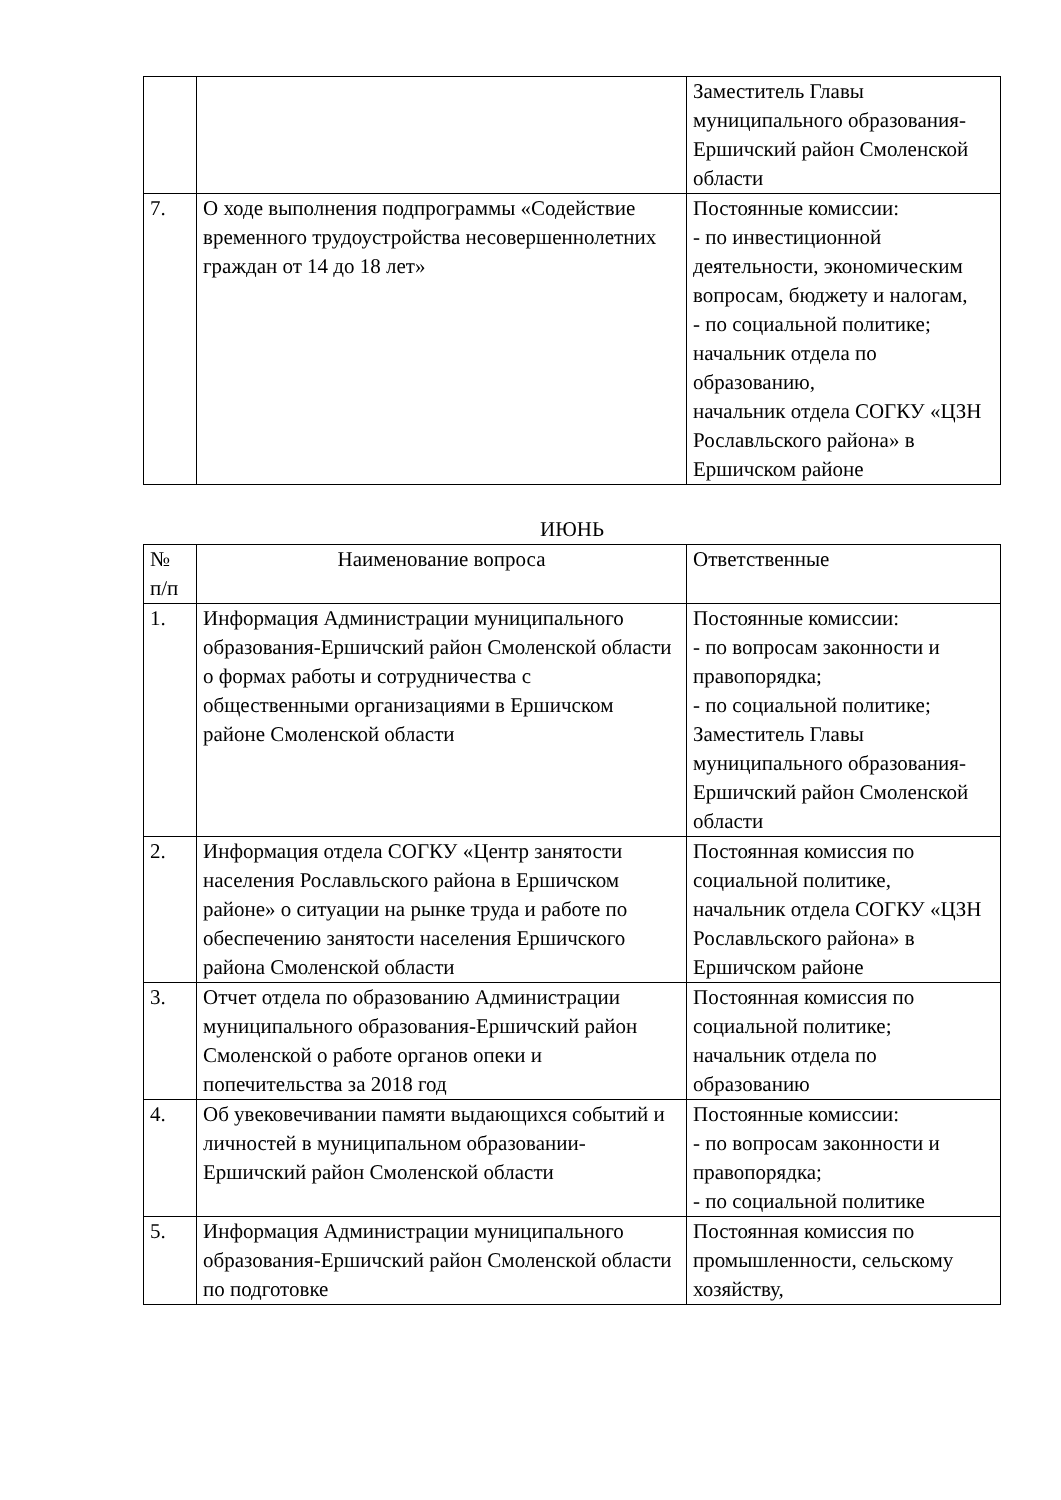| | | Заместитель Главы муниципального образования-Ершичский район Смоленской области |
| 7. | О ходе выполнения подпрограммы «Содействие временного трудоустройства несовершеннолетних граждан от 14 до 18 лет» | Постоянные комиссии: - по инвестиционной деятельности, экономическим вопросам, бюджету и налогам, - по социальной политике; начальник отдела по образованию, начальник отдела СОГКУ «ЦЗН Рославльского района» в Ершичском районе |
ИЮНЬ
| № п/п | Наименование вопроса | Ответственные |
| --- | --- | --- |
| 1. | Информация Администрации муниципального образования-Ершичский район Смоленской области о формах работы и сотрудничества с общественными организациями в Ершичском районе Смоленской области | Постоянные комиссии: - по вопросам законности и правопорядка; - по социальной политике; Заместитель Главы муниципального образования-Ершичский район Смоленской области |
| 2. | Информация отдела СОГКУ «Центр занятости населения Рославльского района в Ершичском районе» о ситуации на рынке труда и работе по обеспечению занятости населения Ершичского района Смоленской области | Постоянная комиссия по социальной политике, начальник отдела СОГКУ «ЦЗН Рославльского района» в Ершичском районе |
| 3. | Отчет отдела по образованию Администрации муниципального образования-Ершичский район Смоленской о работе органов опеки и попечительства за 2018 год | Постоянная комиссия по социальной политике; начальник отдела по образованию |
| 4. | Об увековечивании памяти выдающихся событий и личностей в муниципальном образовании-Ершичский район Смоленской области | Постоянные комиссии: - по вопросам законности и правопорядка; - по социальной политике |
| 5. | Информация Администрации муниципального образования-Ершичский район Смоленской области по подготовке | Постоянная комиссия по промышленности, сельскому хозяйству, |